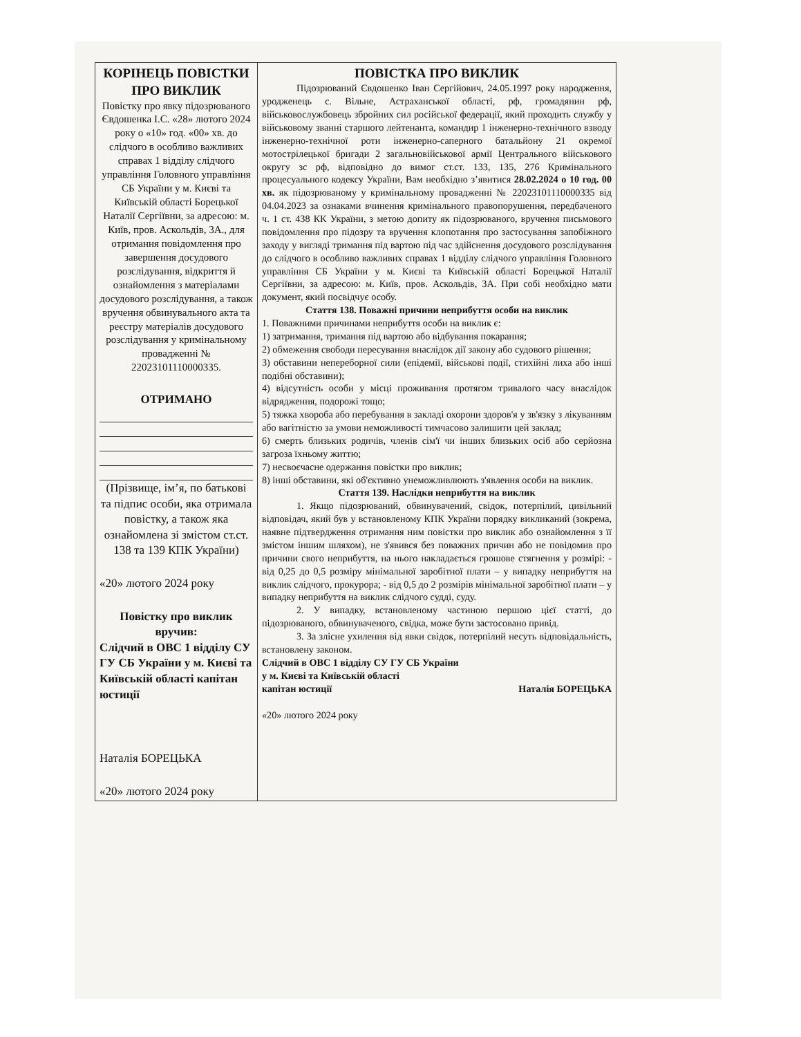| КОРІНЕЦЬ ПОВІСТКИ ПРО ВИКЛИК Повістку про явку підозрюваного Євдошенка І.С. «28» лютого 2024 року о «10» год. «00» хв. до слідчого в особливо важливих справах 1 відділу слідчого управління Головного управління СБ України у м. Києві та Київській області Борецької Наталії Сергіївни, за адресою: м. Київ, пров. Аскольдів, 3А., для отримання повідомлення про завершення досудового розслідування, відкриття й ознайомлення з матеріалами досудового розслідування, а також вручення обвинувального акта та реєстру матеріалів досудового розслідування у кримінальному провадженні № 22023101110000335. ОТРИМАНО (Прізвище, ім’я, по батькові та підпис особи, яка отримала повістку, а також яка ознайомлена зі змістом ст.ст. 138 та 139 КПК України) «20» лютого 2024 року Повістку про виклик вручив: Слідчий в ОВС 1 відділу СУ ГУ СБ України у м. Києві та Київській області капітан юстиції Наталія БОРЕЦЬКА «20» лютого 2024 року | ПОВІСТКА ПРО ВИКЛИК Підозрюваний Євдошенко Іван Сергійович, 24.05.1997 року народження, уродженець с. Вільне, Астраханської області, рф, громадянин рф, військовослужбовець збройних сил російської федерації, який проходить службу у військовому званні старшого лейтенанта, командир 1 інженерно-технічного взводу інженерно-технічної роти інженерно-саперного батальйону 21 окремої мотострілецької бригади 2 загальновійськової армії Центрального військового округу зс рф, відповідно до вимог ст.ст. 133, 135, 276 Кримінального процесуального кодексу України, Вам необхідно з’явитися 28.02.2024 о 10 год. 00 хв. як підозрюваному у кримінальному провадженні № 22023101110000335 від 04.04.2023 за ознаками вчинення кримінального правопорушення, передбаченого ч. 1 ст. 438 КК України, з метою допиту як підозрюваного, вручення письмового повідомлення про підозру та вручення клопотання про застосування запобіжного заходу у вигляді тримання під вартою під час здійснення досудового розслідування до слідчого в особливо важливих справах 1 відділу слідчого управління Головного управління СБ України у м. Києві та Київській області Борецької Наталії Сергіївни, за адресою: м. Київ, пров. Аскольдів, 3А. При собі необхідно мати документ, який посвідчує особу. Стаття 138. Поважні причини неприбуття особи на виклик 1. Поважними причинами неприбуття особи на виклик є: 1) затримання, тримання під вартою або відбування покарання; 2) обмеження свободи пересування внаслідок дії закону або судового рішення; 3) обставини непереборної сили (епідемії, військові події, стихійні лиха або інші подібні обставини); 4) відсутність особи у місці проживання протягом тривалого часу внаслідок відрядження, подорожі тощо; 5) тяжка хвороба або перебування в закладі охорони здоров'я у зв'язку з лікуванням або вагітністю за умови неможливості тимчасово залишити цей заклад; 6) смерть близьких родичів, членів сім'ї чи інших близьких осіб або серйозна загроза їхньому життю; 7) несвоєчасне одержання повістки про виклик; 8) інші обставини, які об'єктивно унеможливлюють з'явлення особи на виклик. Стаття 139. Наслідки неприбуття на виклик 1. Якщо підозрюваний, обвинувачений, свідок, потерпілий, цивільний відповідач, який був у встановленому КПК України порядку викликаний (зокрема, наявне підтвердження отримання ним повістки про виклик або ознайомлення з її змістом іншим шляхом), не з'явився без поважних причин або не повідомив про причини свого неприбуття, на нього накладається грошове стягнення у розмірі: - від 0,25 до 0,5 розміру мінімальної заробітної плати – у випадку неприбуття на виклик слідчого, прокурора; - від 0,5 до 2 розмірів мінімальної заробітної плати – у випадку неприбуття на виклик слідчого судді, суду. 2. У випадку, встановленому частиною першою цієї статті, до підозрюваного, обвинуваченого, свідка, може бути застосовано привід. 3. За злісне ухилення від явки свідок, потерпілий несуть відповідальність, встановлену законом. Слідчий в ОВС 1 відділу СУ ГУ СБ України у м. Києві та Київській області капітан юстиції Наталія БОРЕЦЬКА «20» лютого 2024 року |